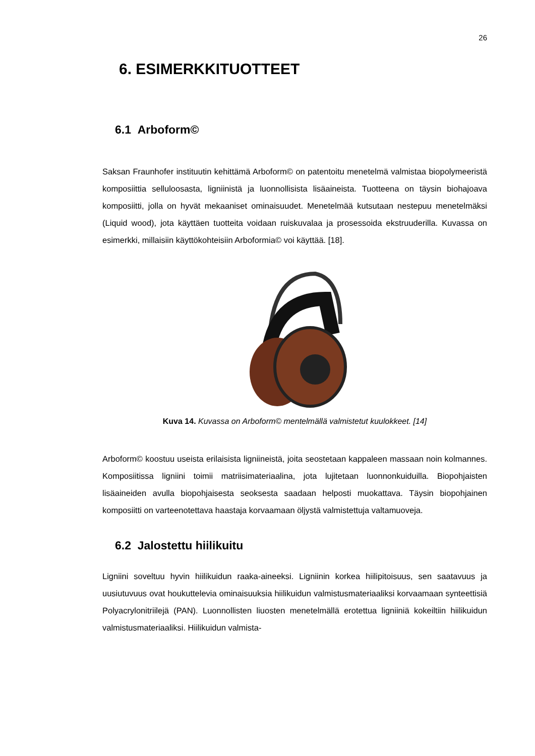26
6. ESIMERKKITUOTTEET
6.1 Arboform©
Saksan Fraunhofer instituutin kehittämä Arboform© on patentoitu menetelmä valmistaa biopolymeeristä komposiittia selluloosasta, ligniinistä ja luonnollisista lisäaineista. Tuotteena on täysin biohajoava komposiitti, jolla on hyvät mekaaniset ominaisuudet. Menetelmää kutsutaan nestepuu menetelmäksi (Liquid wood), jota käyttäen tuotteita voidaan ruiskuvalaa ja prosessoida ekstruuderilla. Kuvassa on esimerkki, millaisiin käyttökohteisiin Arboformia© voi käyttää. [18].
Kuva 14. Kuvassa on Arboform© mentelmällä valmistetut kuulokkeet. [14]
Arboform© koostuu useista erilaisista ligniineistä, joita seostetaan kappaleen massaan noin kolmannes. Komposiitissa ligniini toimii matriisimateriaalina, jota lujitetaan luonnonkuiduilla. Biopohjaisten lisäaineiden avulla biopohjaisesta seoksesta saadaan helposti muokattava. Täysin biopohjainen komposiitti on varteenotettava haastaja korvaamaan öljystä valmistettuja valtamuoveja.
6.2 Jalostettu hiilikuitu
Ligniini soveltuu hyvin hiilikuidun raaka-aineeksi. Ligniinin korkea hiilipitoisuus, sen saatavuus ja uusiutuvuus ovat houkuttelevia ominaisuuksia hiilikuidun valmistusmateriaaliksi korvaamaan synteettisiä Polyacrylonitriilejä (PAN). Luonnollisten liuosten menetelmällä erotettua ligniiniä kokeiltiin hiilikuidun valmistusmateriaaliksi. Hiilikuidun valmista-